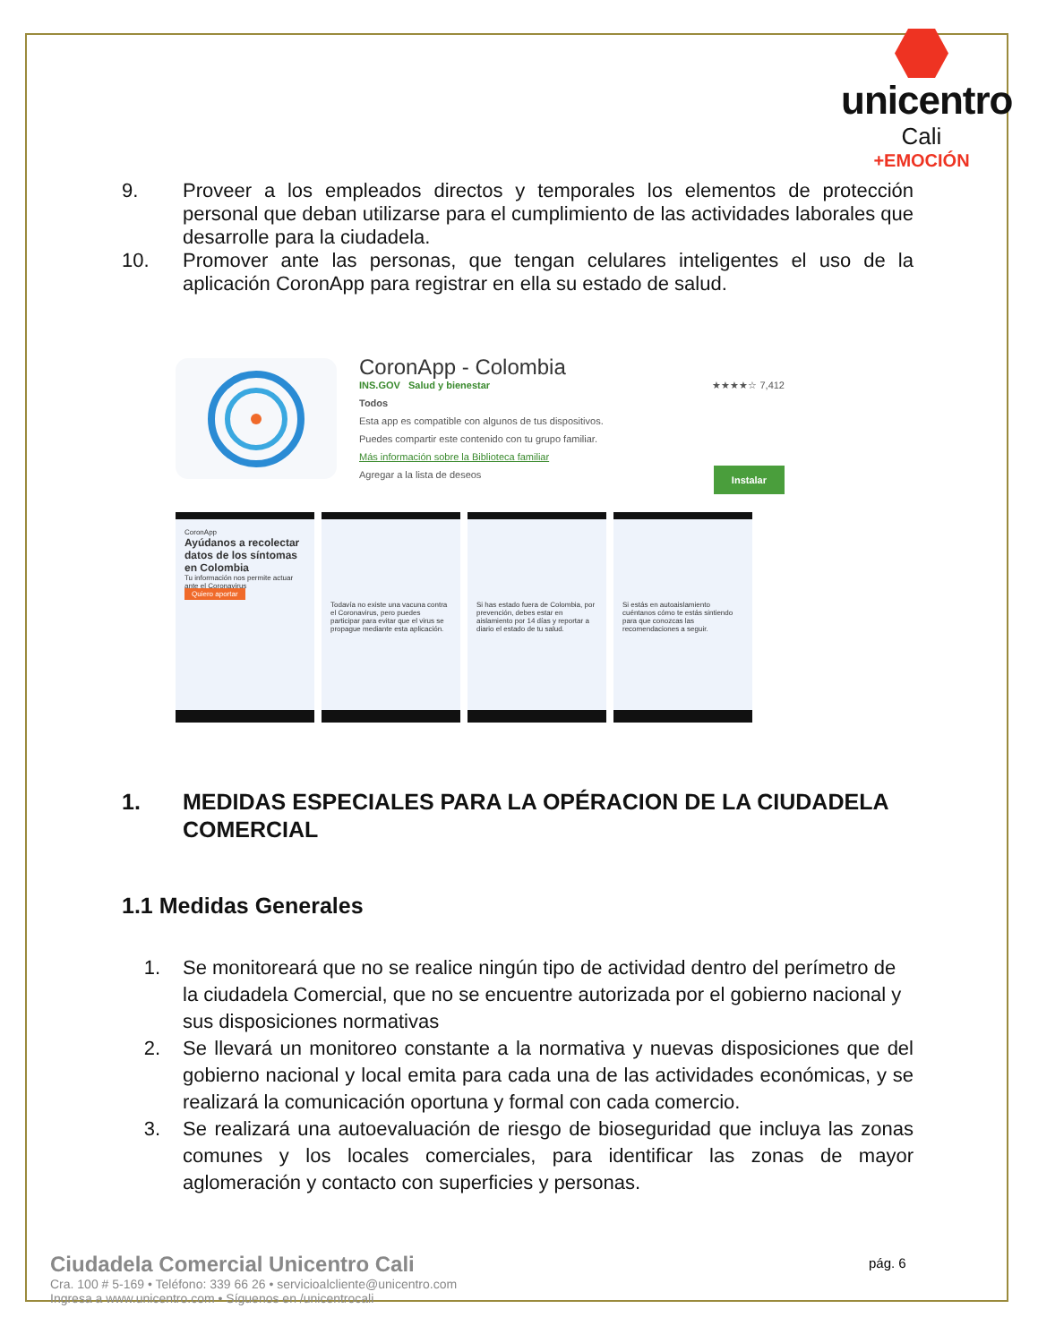unicentro
Cali
+EMOCIÓN
9. Proveer a los empleados directos y temporales los elementos de protección personal que deban utilizarse para el cumplimiento de las actividades laborales que desarrolle para la ciudadela.
10. Promover ante las personas, que tengan celulares inteligentes el uso de la aplicación CoronApp para registrar en ella su estado de salud.
CoronApp - Colombia
INS.GOV Salud y bienestar ★★★★☆ 7,412
Todos
Esta app es compatible con algunos de tus dispositivos.
Puedes compartir este contenido con tu grupo familiar.
Más información sobre la Biblioteca familiar
Agregar a la lista de deseos Instalar
CoronApp
Ayúdanos a recolectar datos de los síntomas en Colombia
Tu información nos permite actuar ante el Coronavirus
Quiero aportar
Todavía no existe una vacuna contra el Coronavirus, pero puedes participar para evitar que el virus se propague mediante esta aplicación.
Si has estado fuera de Colombia, por prevención, debes estar en aislamiento por 14 días y reportar a diario el estado de tu salud.
Si estás en autoaislamiento cuéntanos cómo te estás sintiendo para que conozcas las recomendaciones a seguir.
1. MEDIDAS ESPECIALES PARA LA OPÉRACION DE LA CIUDADELA COMERCIAL
1.1 Medidas Generales
1. Se monitoreará que no se realice ningún tipo de actividad dentro del perímetro de la ciudadela Comercial, que no se encuentre autorizada por el gobierno nacional y sus disposiciones normativas
2. Se llevará un monitoreo constante a la normativa y nuevas disposiciones que del gobierno nacional y local emita para cada una de las actividades económicas, y se realizará la comunicación oportuna y formal con cada comercio.
3. Se realizará una autoevaluación de riesgo de bioseguridad que incluya las zonas comunes y los locales comerciales, para identificar las zonas de mayor aglomeración y contacto con superficies y personas.
Ciudadela Comercial Unicentro Cali
Cra. 100 # 5-169 • Teléfono: 339 66 26 • servicioalcliente@unicentro.com
Ingresa a www.unicentro.com • Síguenos en /unicentrocali
pág. 6